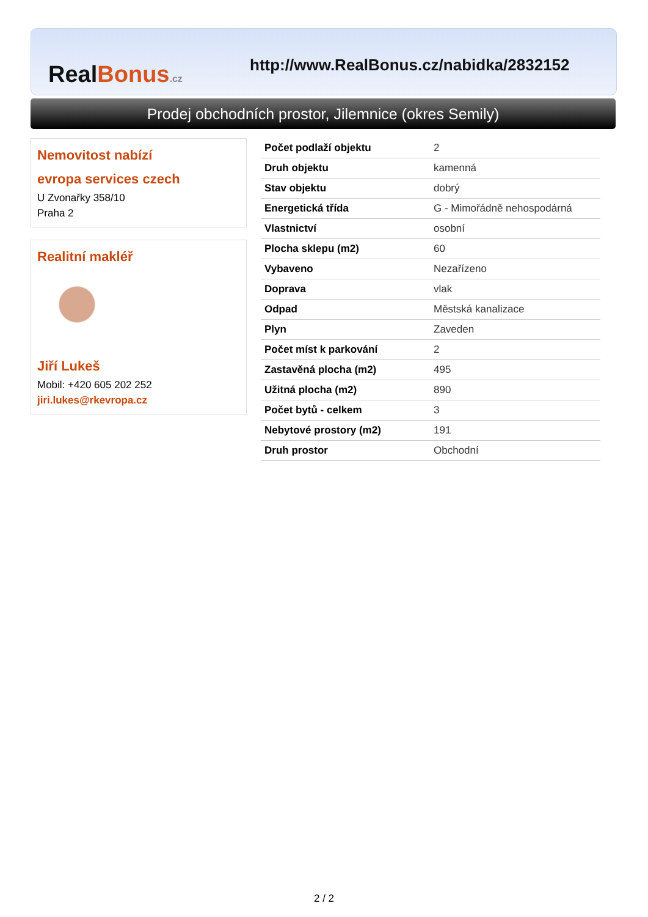RealBonus.cz
http://www.RealBonus.cz/nabidka/2832152
Prodej obchodních prostor, Jilemnice (okres Semily)
Nemovitost nabízí
evropa services czech
U Zvonařky 358/10
Praha 2
Realitní makléř
Jiří Lukeš
Mobil: +420 605 202 252
jiri.lukes@rkevropa.cz
| Počet podlaží objektu | 2 |
| Druh objektu | kamenná |
| Stav objektu | dobrý |
| Energetická třída | G - Mimořádně nehospodárná |
| Vlastnictví | osobní |
| Plocha sklepu (m2) | 60 |
| Vybaveno | Nezařízeno |
| Doprava | vlak |
| Odpad | Městská kanalizace |
| Plyn | Zaveden |
| Počet míst k parkování | 2 |
| Zastavěná plocha (m2) | 495 |
| Užitná plocha (m2) | 890 |
| Počet bytů - celkem | 3 |
| Nebytové prostory (m2) | 191 |
| Druh prostor | Obchodní |
2 / 2